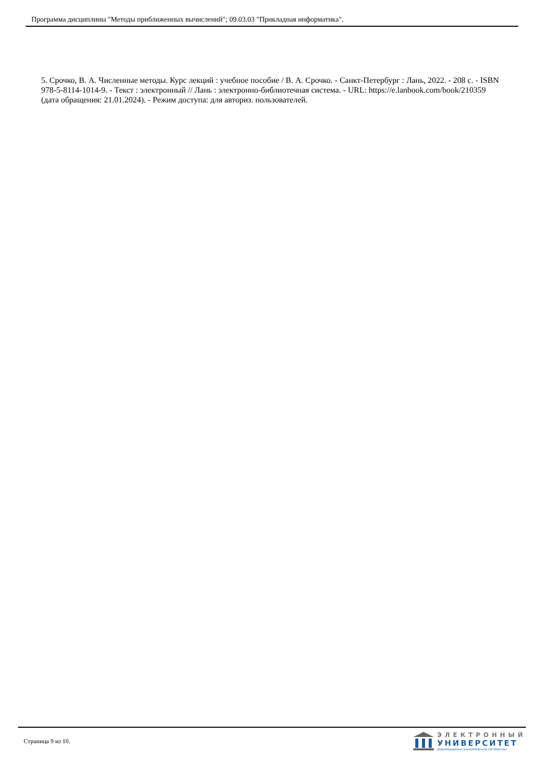Программа дисциплины "Методы приближенных вычислений"; 09.03.03 "Прикладная информатика".
5. Срочко, В. А. Численные методы. Курс лекций : учебное пособие / В. А. Срочко. - Санкт-Петербург : Лань, 2022. - 208 с. - ISBN 978-5-8114-1014-9. - Текст : электронный // Лань : электронно-библиотечная система. - URL: https://e.lanbook.com/book/210359 (дата обращения: 21.01.2024). - Режим доступа: для авториз. пользователей.
Страница 9 из 10.
ЭЛЕКТРОННЫЙ
УНИВЕРСИТЕТ
ИНФОРМАЦИОННО-АНАЛИТИЧЕСКАЯ СИСТЕМА КФУ